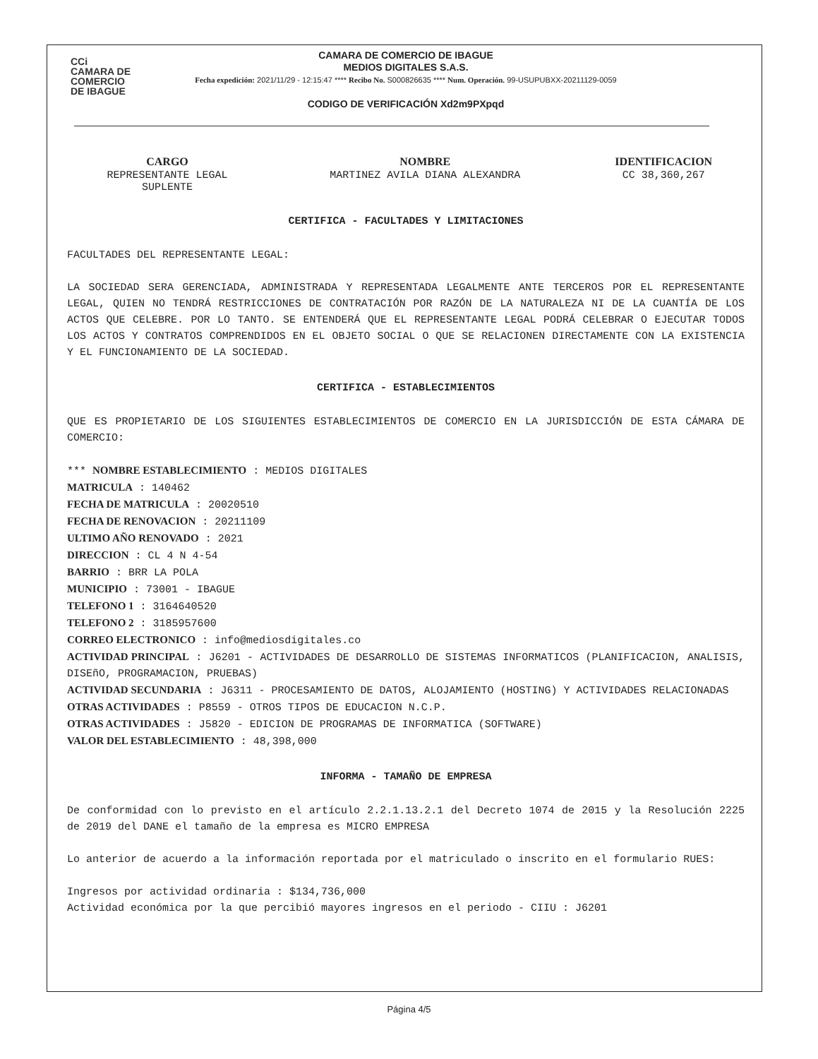CCi
CAMARA DE
COMERCIO
DE IBAGUE
CAMARA DE COMERCIO DE IBAGUE
MEDIOS DIGITALES S.A.S.
Fecha expedición: 2021/11/29 - 12:15:47 **** Recibo No. S000826635 **** Num. Operación. 99-USUPUBXX-20211129-0059
CODIGO DE VERIFICACIÓN Xd2m9PXpqd
| CARGO | NOMBRE | IDENTIFICACION |
| --- | --- | --- |
| REPRESENTANTE LEGAL SUPLENTE | MARTINEZ AVILA DIANA ALEXANDRA | CC 38,360,267 |
CERTIFICA - FACULTADES Y LIMITACIONES
FACULTADES DEL REPRESENTANTE LEGAL:
LA SOCIEDAD SERA GERENCIADA, ADMINISTRADA Y REPRESENTADA LEGALMENTE ANTE TERCEROS POR EL REPRESENTANTE LEGAL, QUIEN NO TENDRÁ RESTRICCIONES DE CONTRATACIÓN POR RAZÓN DE LA NATURALEZA NI DE LA CUANTÍA DE LOS ACTOS QUE CELEBRE. POR LO TANTO. SE ENTENDERÁ QUE EL REPRESENTANTE LEGAL PODRÁ CELEBRAR O EJECUTAR TODOS LOS ACTOS Y CONTRATOS COMPRENDIDOS EN EL OBJETO SOCIAL O QUE SE RELACIONEN DIRECTAMENTE CON LA EXISTENCIA Y EL FUNCIONAMIENTO DE LA SOCIEDAD.
CERTIFICA - ESTABLECIMIENTOS
QUE ES PROPIETARIO DE LOS SIGUIENTES ESTABLECIMIENTOS DE COMERCIO EN LA JURISDICCIÓN DE ESTA CÁMARA DE COMERCIO:
*** NOMBRE ESTABLECIMIENTO : MEDIOS DIGITALES
MATRICULA : 140462
FECHA DE MATRICULA : 20020510
FECHA DE RENOVACION : 20211109
ULTIMO AÑO RENOVADO : 2021
DIRECCION : CL 4 N 4-54
BARRIO : BRR LA POLA
MUNICIPIO : 73001 - IBAGUE
TELEFONO 1 : 3164640520
TELEFONO 2 : 3185957600
CORREO ELECTRONICO : info@mediosdigitales.co
ACTIVIDAD PRINCIPAL : J6201 - ACTIVIDADES DE DESARROLLO DE SISTEMAS INFORMATICOS (PLANIFICACION, ANALISIS, DISEñO, PROGRAMACION, PRUEBAS)
ACTIVIDAD SECUNDARIA : J6311 - PROCESAMIENTO DE DATOS, ALOJAMIENTO (HOSTING) Y ACTIVIDADES RELACIONADAS
OTRAS ACTIVIDADES : P8559 - OTROS TIPOS DE EDUCACION N.C.P.
OTRAS ACTIVIDADES : J5820 - EDICION DE PROGRAMAS DE INFORMATICA (SOFTWARE)
VALOR DEL ESTABLECIMIENTO : 48,398,000
INFORMA - TAMAÑO DE EMPRESA
De conformidad con lo previsto en el artículo 2.2.1.13.2.1 del Decreto 1074 de 2015 y la Resolución 2225 de 2019 del DANE el tamaño de la empresa es MICRO EMPRESA
Lo anterior de acuerdo a la información reportada por el matriculado o inscrito en el formulario RUES:
Ingresos por actividad ordinaria : $134,736,000
Actividad económica por la que percibió mayores ingresos en el periodo - CIIU : J6201
Página 4/5